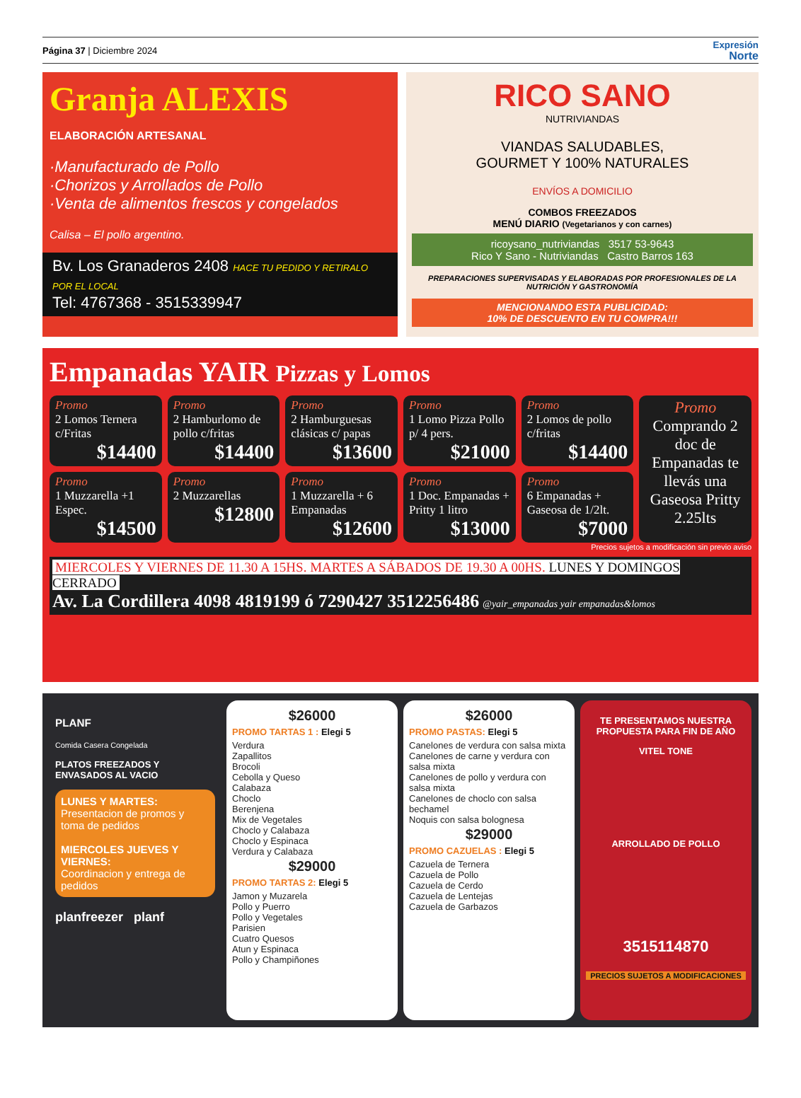Página 37 | Diciembre 2024
Expresión
Norte
Granja ALEXIS
ELABORACIÓN ARTESANAL
·Manufacturado de Pollo
·Chorizos y Arrollados de Pollo
·Venta de alimentos frescos y congelados
Calisa – El pollo argentino.
Bv. Los Granaderos 2408 HACE TU PEDIDO Y RETIRALO POR EL LOCAL
Tel: 4767368 - 3515339947
RICO SANO
NUTRIVIANDAS
VIANDAS SALUDABLES,
GOURMET Y 100% NATURALES
ENVÍOS A DOMICILIO
COMBOS FREEZADOS
MENÚ DIARIO (Vegetarianos y con carnes)
ricoysano_nutriviandas 3517 53-9643
Rico Y Sano - Nutriviandas Castro Barros 163
PREPARACIONES SUPERVISADAS Y ELABORADAS POR PROFESIONALES DE LA NUTRICIÓN Y GASTRONOMÍA
MENCIONANDO ESTA PUBLICIDAD:
10% DE DESCUENTO EN TU COMPRA!!!
Empanadas YAIR Pizzas y Lomos
Promo
2 Lomos Ternera c/Fritas
$14400
Promo
2 Hamburlomo de pollo c/fritas
$14400
Promo
2 Hamburguesas clásicas c/ papas
$13600
Promo
1 Lomo Pizza Pollo p/ 4 pers.
$21000
Promo
2 Lomos de pollo c/fritas
$14400
Promo
Comprando 2 doc de Empanadas te llevás una Gaseosa Pritty 2.25lts
Promo
1 Muzzarella +1 Espec.
$14500
Promo
2 Muzzarellas
$12800
Promo
1 Muzzarella + 6 Empanadas
$12600
Promo
1 Doc. Empanadas + Pritty 1 litro
$13000
Promo
6 Empanadas + Gaseosa de 1/2lt.
$7000
Precios sujetos a modificación sin previo aviso
MIERCOLES Y VIERNES DE 11.30 A 15HS. MARTES A SÁBADOS DE 19.30 A 00HS. LUNES Y DOMINGOS CERRADO
Av. La Cordillera 4098 4819199 ó 7290427 3512256486 @yair_empanadas yair empanadas&lomos
PLANF
Comida Casera Congelada
PLATOS FREEZADOS Y ENVASADOS AL VACIO
LUNES Y MARTES:
Presentacion de promos y toma de pedidos
MIERCOLES JUEVES Y VIERNES:
Coordinacion y entrega de pedidos
planfreezer planf
$26000
PROMO TARTAS 1 : Elegi 5
Verdura
Zapallitos
Brocoli
Cebolla y Queso
Calabaza
Choclo
Berenjena
Mix de Vegetales
Choclo y Calabaza
Choclo y Espinaca
Verdura y Calabaza
$29000
PROMO TARTAS 2: Elegi 5
Jamon y Muzarela
Pollo y Puerro
Pollo y Vegetales
Parisien
Cuatro Quesos
Atun y Espinaca
Pollo y Champiñones
$26000
PROMO PASTAS: Elegi 5
Canelones de verdura con salsa mixta
Canelones de carne y verdura con salsa mixta
Canelones de pollo y verdura con salsa mixta
Canelones de choclo con salsa bechamel
Noquis con salsa bolognesa
$29000
PROMO CAZUELAS : Elegi 5
Cazuela de Ternera
Cazuela de Pollo
Cazuela de Cerdo
Cazuela de Lentejas
Cazuela de Garbazos
TE PRESENTAMOS NUESTRA PROPUESTA PARA FIN DE AÑO
VITEL TONE
ARROLLADO DE POLLO
3515114870
PRECIOS SUJETOS A MODIFICACIONES